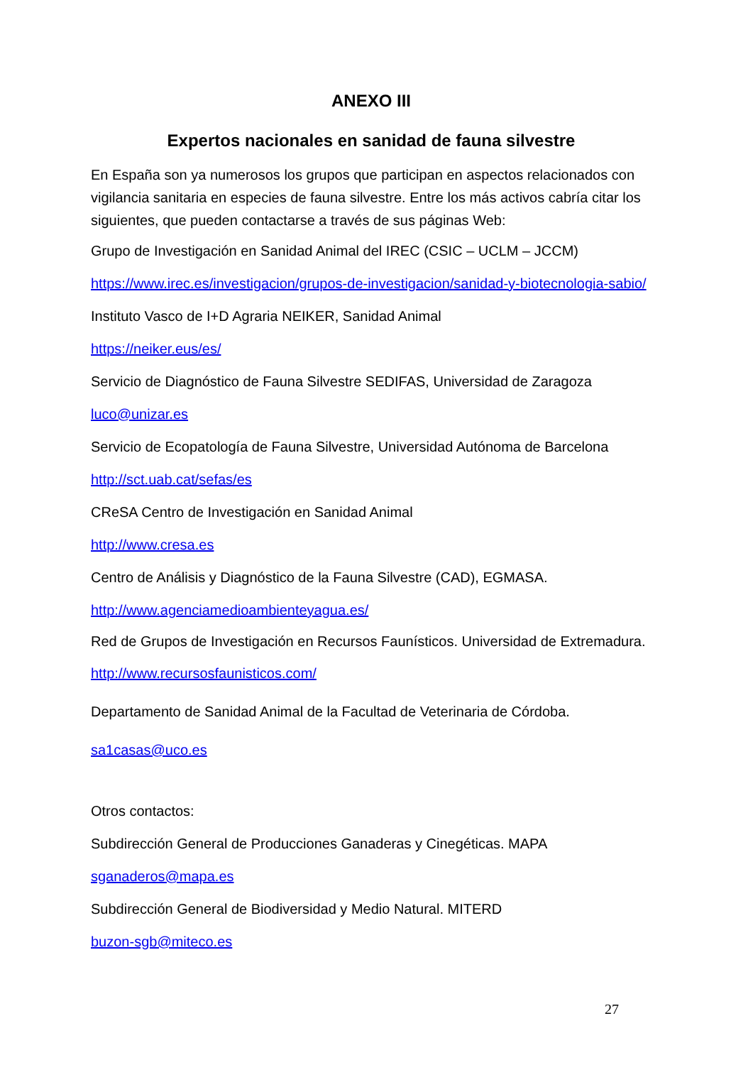ANEXO III
Expertos nacionales en sanidad de fauna silvestre
En España son ya numerosos los grupos que participan en aspectos relacionados con vigilancia sanitaria en especies de fauna silvestre. Entre los más activos cabría citar los siguientes, que pueden contactarse a través de sus páginas Web:
Grupo de Investigación en Sanidad Animal del IREC (CSIC – UCLM – JCCM)
https://www.irec.es/investigacion/grupos-de-investigacion/sanidad-y-biotecnologia-sabio/
Instituto Vasco de I+D Agraria NEIKER, Sanidad Animal
https://neiker.eus/es/
Servicio de Diagnóstico de Fauna Silvestre SEDIFAS, Universidad de Zaragoza
luco@unizar.es
Servicio de Ecopatología de Fauna Silvestre, Universidad Autónoma de Barcelona
http://sct.uab.cat/sefas/es
CReSA Centro de Investigación en Sanidad Animal
http://www.cresa.es
Centro de Análisis y Diagnóstico de la Fauna Silvestre (CAD), EGMASA.
http://www.agenciamedioambienteyagua.es/
Red de Grupos de Investigación en Recursos Faunísticos. Universidad de Extremadura.
http://www.recursosfaunisticos.com/
Departamento de Sanidad Animal de la Facultad de Veterinaria de Córdoba.
sa1casas@uco.es
Otros contactos:
Subdirección General de Producciones Ganaderas y Cinegéticas. MAPA
sganaderos@mapa.es
Subdirección General de Biodiversidad y Medio Natural. MITERD
buzon-sgb@miteco.es
27